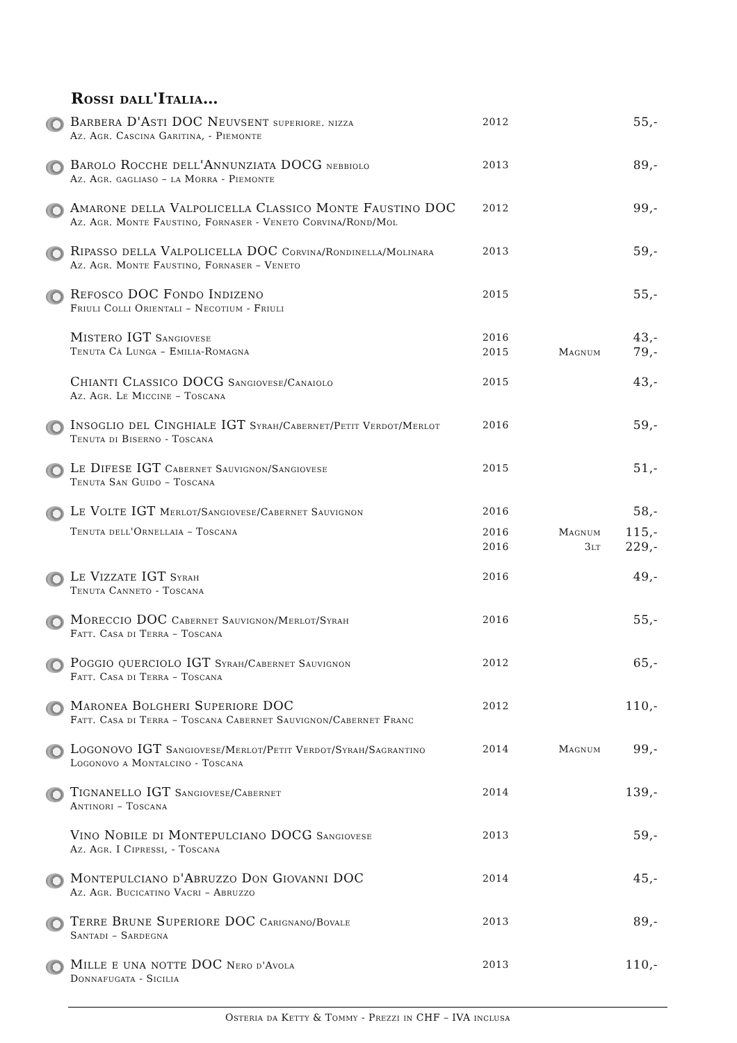Rossi dall'Italia…
| | Barbera D'Asti DOC Neuvsent superiore. nizza Az. Agr. Cascina Garitina, - Piemonte | 2012 | | 55,- |
| | Barolo Rocche dell'Annunziata DOCG nebbiolo Az. Agr. gagliaso – la Morra - Piemonte | 2013 | | 89,- |
| | Amarone della Valpolicella Classico Monte Faustino DOC Az. Agr. Monte Faustino, Fornaser - Veneto Corvina/Rond/Mol | 2012 | | 99,- |
| | Ripasso della Valpolicella DOC Corvina/Rondinella/Molinara Az. Agr. Monte Faustino, Fornaser – Veneto | 2013 | | 59,- |
| | Refosco DOC Fondo Indizeno Friuli Colli Orientali – Necotium - Friuli | 2015 | | 55,- |
| | Mistero IGT Sangiovese | 2016 | | 43,- |
| | Tenuta Cà Lunga – Emilia-Romagna | 2015 | Magnum | 79,- |
| | Chianti Classico DOCG Sangiovese/Canaiolo Az. Agr. Le Miccine – Toscana | 2015 | | 43,- |
| | Insoglio del Cinghiale IGT Syrah/Cabernet/Petit Verdot/Merlot Tenuta di Biserno - Toscana | 2016 | | 59,- |
| | Le Difese IGT Cabernet Sauvignon/Sangiovese Tenuta San Guido – Toscana | 2015 | | 51,- |
| | Le Volte IGT Merlot/Sangiovese/Cabernet Sauvignon | 2016 | | 58,- |
| | Tenuta dell'Ornellaia – Toscana | 2016 | Magnum | 115,- |
| | | 2016 | 3lt | 229,- |
| | Le Vizzate IGT Syrah Tenuta Canneto - Toscana | 2016 | | 49,- |
| | Moreccio DOC Cabernet Sauvignon/Merlot/Syrah Fatt. Casa di Terra – Toscana | 2016 | | 55,- |
| | Poggio querciolo IGT Syrah/Cabernet Sauvignon Fatt. Casa di Terra – Toscana | 2012 | | 65,- |
| | Maronea Bolgheri Superiore DOC Fatt. Casa di Terra – Toscana Cabernet Sauvignon/Cabernet Franc | 2012 | | 110,- |
| | Logonovo IGT Sangiovese/Merlot/Petit Verdot/Syrah/Sagrantino Logonovo a Montalcino - Toscana | 2014 | Magnum | 99,- |
| | Tignanello IGT Sangiovese/Cabernet Antinori – Toscana | 2014 | | 139,- |
| | Vino Nobile di Montepulciano DOCG Sangiovese Az. Agr. I Cipressi, - Toscana | 2013 | | 59,- |
| | Montepulciano d'Abruzzo Don Giovanni DOC Az. Agr. Bucicatino Vacri – Abruzzo | 2014 | | 45,- |
| | Terre Brune Superiore DOC Carignano/Bovale Santadi – Sardegna | 2013 | | 89,- |
| | Mille e una notte DOC Nero d'Avola Donnafugata - Sicilia | 2013 | | 110,- |
Osteria da Ketty & Tommy - Prezzi in CHF – IVA inclusa